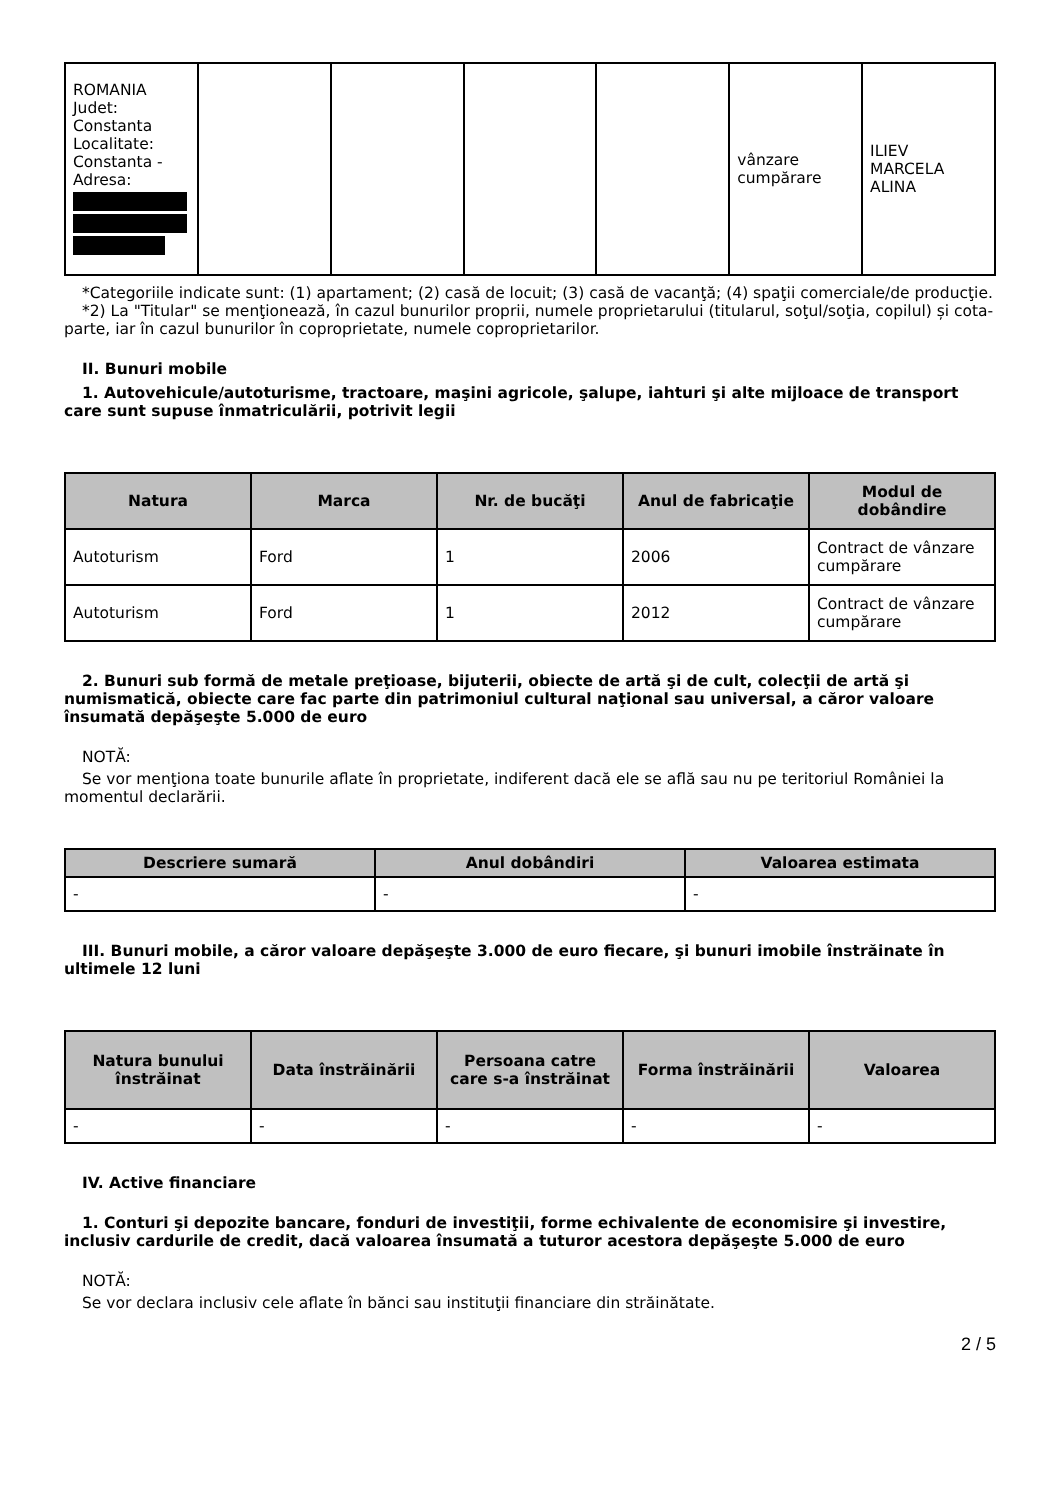| ROMANIA Judet: Constanta Localitate: Constanta - Adresa: | | | | | vânzare cumpărare | ILIEV MARCELA ALINA |
*Categoriile indicate sunt: (1) apartament; (2) casă de locuit; (3) casă de vacanţă; (4) spaţii comerciale/de producţie.
*2) La "Titular" se menţionează, în cazul bunurilor proprii, numele proprietarului (titularul, soţul/soţia, copilul) și cota-parte, iar în cazul bunurilor în coproprietate, numele coproprietarilor.
II. Bunuri mobile
1. Autovehicule/autoturisme, tractoare, maşini agricole, şalupe, iahturi şi alte mijloace de transport care sunt supuse înmatriculării, potrivit legii
| Natura | Marca | Nr. de bucăţi | Anul de fabricaţie | Modul de dobândire |
| --- | --- | --- | --- | --- |
| Autoturism | Ford | 1 | 2006 | Contract de vânzare cumpărare |
| Autoturism | Ford | 1 | 2012 | Contract de vânzare cumpărare |
2. Bunuri sub formă de metale preţioase, bijuterii, obiecte de artă şi de cult, colecţii de artă şi numismatică, obiecte care fac parte din patrimoniul cultural naţional sau universal, a căror valoare însumată depăşeşte 5.000 de euro
NOTĂ:
Se vor menţiona toate bunurile aflate în proprietate, indiferent dacă ele se află sau nu pe teritoriul României la momentul declarării.
| Descriere sumară | Anul dobândiri | Valoarea estimata |
| --- | --- | --- |
| - | - | - |
III. Bunuri mobile, a căror valoare depăşeşte 3.000 de euro fiecare, şi bunuri imobile înstrăinate în ultimele 12 luni
| Natura bunului înstrăinat | Data înstrăinării | Persoana catre care s-a înstrăinat | Forma înstrăinării | Valoarea |
| --- | --- | --- | --- | --- |
| - | - | - | - | - |
IV. Active financiare
1. Conturi şi depozite bancare, fonduri de investiţii, forme echivalente de economisire şi investire, inclusiv cardurile de credit, dacă valoarea însumată a tuturor acestora depăşeşte 5.000 de euro
NOTĂ:
Se vor declara inclusiv cele aflate în bănci sau instituţii financiare din străinătate.
2 / 5